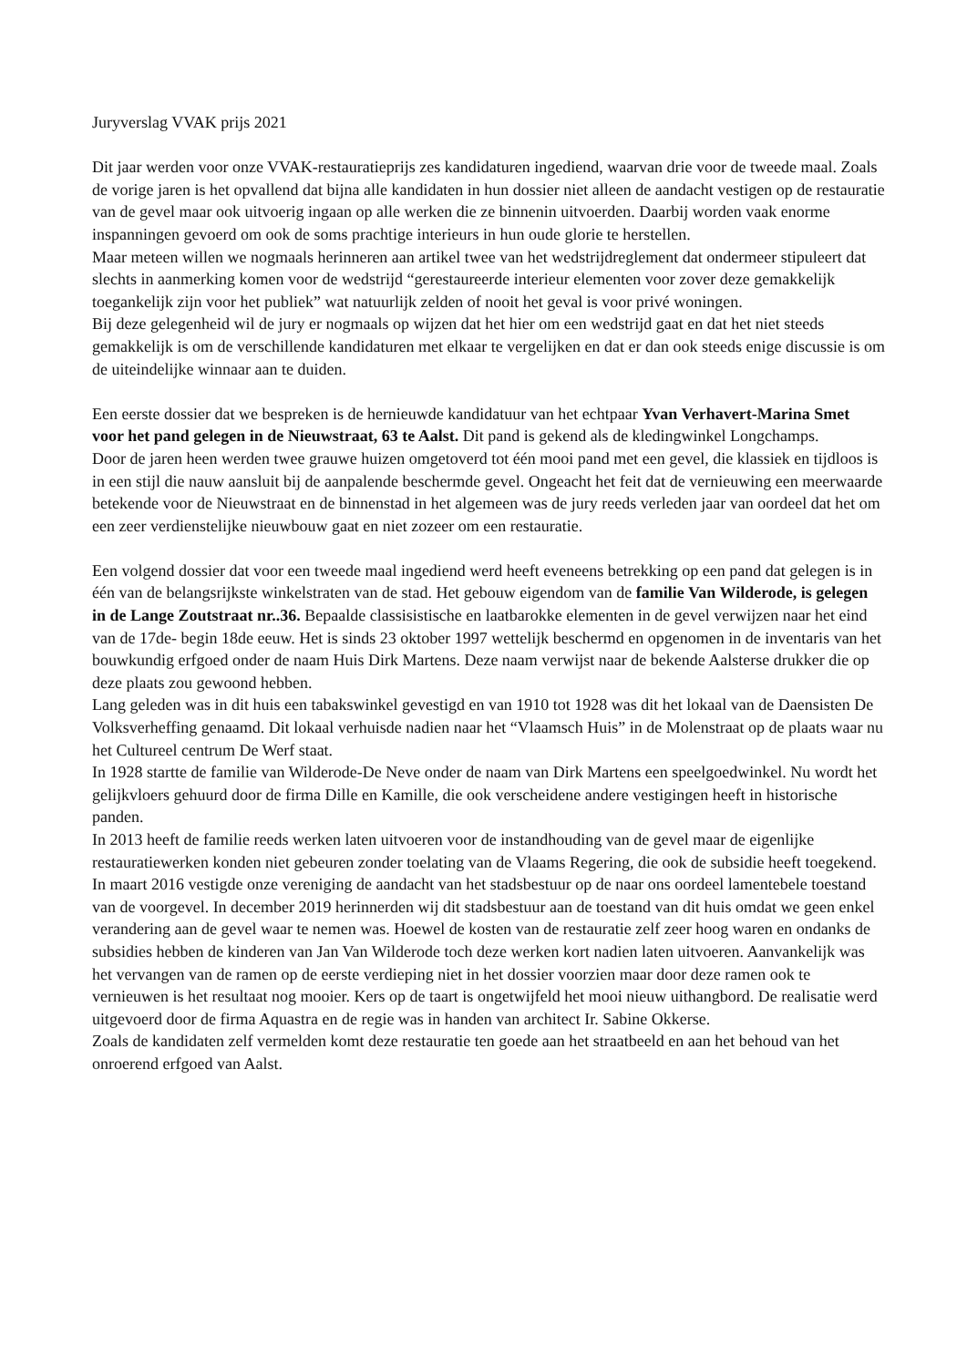Juryverslag VVAK prijs 2021
Dit jaar werden voor onze VVAK-restauratieprijs zes kandidaturen ingediend, waarvan drie voor de tweede maal. Zoals de vorige jaren is het opvallend dat bijna alle kandidaten in hun dossier niet alleen de aandacht vestigen op de restauratie van de gevel maar ook uitvoerig ingaan op alle werken die ze binnenin uitvoerden. Daarbij worden vaak enorme inspanningen gevoerd om ook de soms prachtige interieurs in hun oude glorie te herstellen.
Maar meteen willen we nogmaals herinneren aan artikel twee van het wedstrijdreglement dat ondermeer stipuleert dat slechts in aanmerking komen voor de wedstrijd “gerestaureerde interieur elementen voor zover deze gemakkelijk toegankelijk zijn voor het publiek” wat natuurlijk zelden of nooit het geval is voor privé woningen.
Bij deze gelegenheid wil de jury er nogmaals op wijzen dat het hier om een wedstrijd gaat en dat het niet steeds gemakkelijk is om de verschillende kandidaturen met elkaar te vergelijken en dat er dan ook steeds enige discussie is om de uiteindelijke winnaar aan te duiden.
Een eerste dossier dat we bespreken is de hernieuwde kandidatuur van het echtpaar Yvan Verhavert-Marina Smet voor het pand gelegen in de Nieuwstraat, 63 te Aalst. Dit pand is gekend als de kledingwinkel Longchamps.
Door de jaren heen werden twee grauwe huizen omgetoverd tot één mooi pand met een gevel, die klassiek en tijdloos is in een stijl die nauw aansluit bij de aanpalende beschermde gevel. Ongeacht het feit dat de vernieuwing een meerwaarde betekende voor de Nieuwstraat en de binnenstad in het algemeen was de jury reeds verleden jaar van oordeel dat het om een zeer verdienstelijke nieuwbouw gaat en niet zozeer om een restauratie.
Een volgend dossier dat voor een tweede maal ingediend werd heeft eveneens betrekking op een pand dat gelegen is in één van de belangsrijkste winkelstraten van de stad. Het gebouw eigendom van de familie Van Wilderode, is gelegen in de Lange Zoutstraat nr..36. Bepaalde classisistische en laatbarokke elementen in de gevel verwijzen naar het eind van de 17de- begin 18de eeuw. Het is sinds 23 oktober 1997 wettelijk beschermd en opgenomen in de inventaris van het bouwkundig erfgoed onder de naam Huis Dirk Martens. Deze naam verwijst naar de bekende Aalsterse drukker die op deze plaats zou gewoond hebben.
Lang geleden was in dit huis een tabakswinkel gevestigd en van 1910 tot 1928 was dit het lokaal van de Daensisten De Volksverheffing genaamd. Dit lokaal verhuisde nadien naar het “Vlaamsch Huis” in de Molenstraat op de plaats waar nu het Cultureel centrum De Werf staat.
In 1928 startte de familie van Wilderode-De Neve onder de naam van Dirk Martens een speelgoedwinkel. Nu wordt het gelijkvloers gehuurd door de firma Dille en Kamille, die ook verscheidene andere vestigingen heeft in historische panden.
In 2013 heeft de familie reeds werken laten uitvoeren voor de instandhouding van de gevel maar de eigenlijke restauratiewerken konden niet gebeuren zonder toelating van de Vlaams Regering, die ook de subsidie heeft toegekend. In maart 2016 vestigde onze vereniging de aandacht van het stadsbestuur op de naar ons oordeel lamentebele toestand van de voorgevel. In december 2019 herinnerden wij dit stadsbestuur aan de toestand van dit huis omdat we geen enkel verandering aan de gevel waar te nemen was. Hoewel de kosten van de restauratie zelf zeer hoog waren en ondanks de subsidies hebben de kinderen van Jan Van Wilderode toch deze werken kort nadien laten uitvoeren. Aanvankelijk was het vervangen van de ramen op de eerste verdieping niet in het dossier voorzien maar door deze ramen ook te vernieuwen is het resultaat nog mooier. Kers op de taart is ongetwijfeld het mooi nieuw uithangbord. De realisatie werd uitgevoerd door de firma Aquastra en de regie was in handen van architect Ir. Sabine Okkerse.
Zoals de kandidaten zelf vermelden komt deze restauratie ten goede aan het straatbeeld en aan het behoud van het onroerend erfgoed van Aalst.